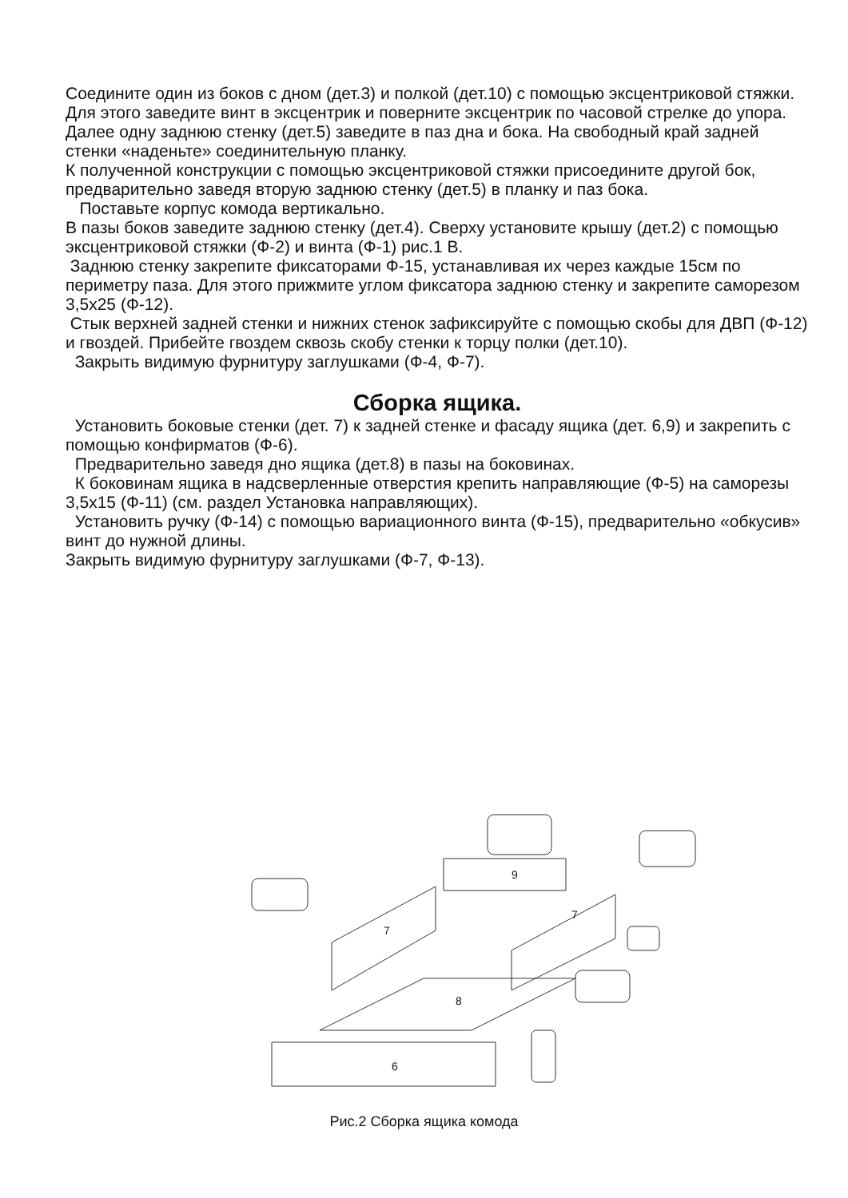Соедините один из боков с дном (дет.3) и полкой (дет.10) с помощью эксцентриковой стяжки. Для этого заведите винт в эксцентрик и поверните эксцентрик по часовой стрелке до упора.
Далее одну заднюю стенку (дет.5) заведите в паз дна и бока. На свободный край задней стенки «наденьте» соединительную планку.
К полученной конструкции с помощью эксцентриковой стяжки присоедините другой бок, предварительно заведя вторую заднюю стенку (дет.5) в планку и паз бока.
Поставьте корпус комода вертикально.
В пазы боков заведите заднюю стенку (дет.4). Сверху установите крышу (дет.2) с помощью эксцентриковой стяжки (Ф-2) и винта (Ф-1) рис.1 В.
Заднюю стенку закрепите фиксаторами Ф-15, устанавливая их через каждые 15см по периметру паза. Для этого прижмите углом фиксатора заднюю стенку и закрепите саморезом 3,5х25 (Ф-12).
Стык верхней задней стенки и нижних стенок зафиксируйте с помощью скобы для ДВП (Ф-12) и гвоздей. Прибейте гвоздем сквозь скобу стенки к торцу полки (дет.10).
Закрыть видимую фурнитуру заглушками (Ф-4, Ф-7).
Сборка ящика.
Установить боковые стенки (дет. 7) к задней стенке и фасаду ящика (дет. 6,9) и закрепить с помощью конфирматов (Ф-6).
Предварительно заведя дно ящика (дет.8) в пазы на боковинах.
К боковинам ящика в надсверленные отверстия крепить направляющие (Ф-5) на саморезы 3,5х15 (Ф-11) (см. раздел Установка направляющих).
Установить ручку (Ф-14) с помощью вариационного винта (Ф-15), предварительно «обкусив» винт до нужной длины.
Закрыть видимую фурнитуру заглушками (Ф-7, Ф-13).
9
7
7
8
6
Рис.2 Сборка ящика комода